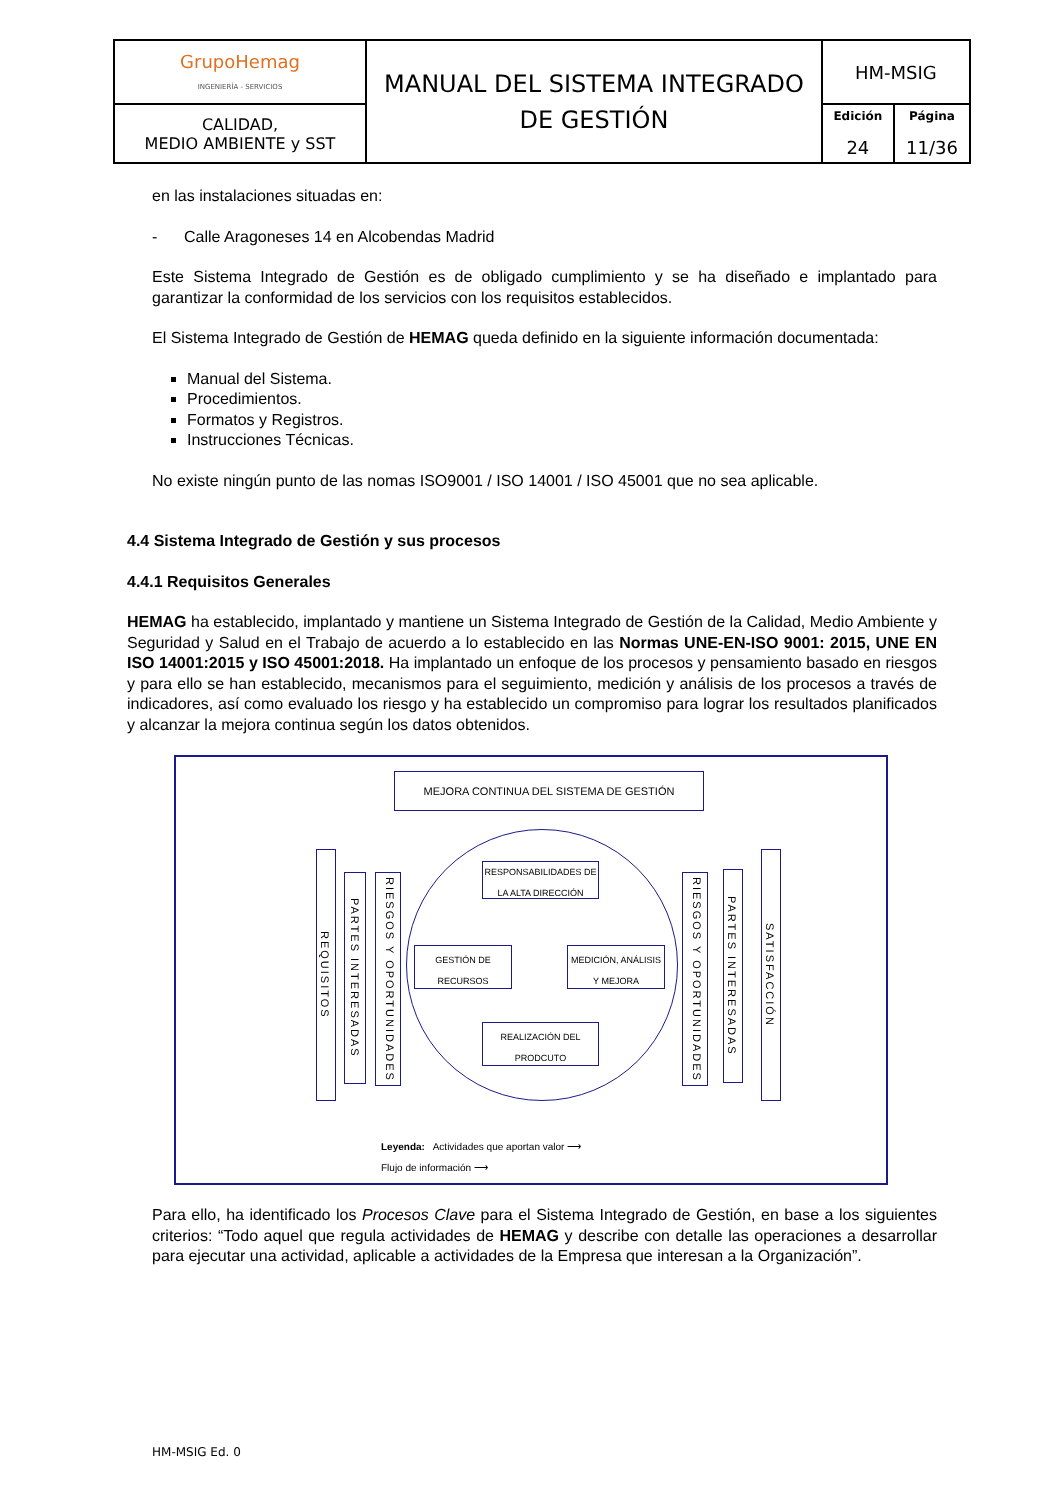| GrupoHemag INGENIERÍA - SERVICIOS | MANUAL DEL SISTEMA INTEGRADO DE GESTIÓN | HM-MSIG | |
| CALIDAD, MEDIO AMBIENTE y SST | | Edición 24 | Página 11/36 |
en las instalaciones situadas en:
- Calle Aragoneses 14 en Alcobendas Madrid
Este Sistema Integrado de Gestión es de obligado cumplimiento y se ha diseñado e implantado para garantizar la conformidad de los servicios con los requisitos establecidos.
El Sistema Integrado de Gestión de HEMAG queda definido en la siguiente información documentada:
Manual del Sistema.
Procedimientos.
Formatos y Registros.
Instrucciones Técnicas.
No existe ningún punto de las nomas ISO9001 / ISO 14001 / ISO 45001 que no sea aplicable.
4.4 Sistema Integrado de Gestión y sus procesos
4.4.1 Requisitos Generales
HEMAG ha establecido, implantado y mantiene un Sistema Integrado de Gestión de la Calidad, Medio Ambiente y Seguridad y Salud en el Trabajo de acuerdo a lo establecido en las Normas UNE-EN-ISO 9001: 2015, UNE EN ISO 14001:2015 y ISO 45001:2018. Ha implantado un enfoque de los procesos y pensamiento basado en riesgos y para ello se han establecido, mecanismos para el seguimiento, medición y análisis de los procesos a través de indicadores, así como evaluado los riesgo y ha establecido un compromiso para lograr los resultados planificados y alcanzar la mejora continua según los datos obtenidos.
MEJORA CONTINUA DEL SISTEMA DE GESTIÓN
REQUISITOS
PARTES INTERESADAS
RIESGOS Y OPORTUNIDADES
RESPONSABILIDADES DE LA ALTA DIRECCIÓN
GESTIÓN DE RECURSOS
MEDICIÓN, ANÁLISIS Y MEJORA
REALIZACIÓN DEL PRODCUTO
RIESGOS Y OPORTUNIDADES
PARTES INTERESADAS
SATISFACCIÓN
Leyenda: Actividades que aportan valor ⟶
Flujo de información ⟶
Para ello, ha identificado los Procesos Clave para el Sistema Integrado de Gestión, en base a los siguientes criterios: “Todo aquel que regula actividades de HEMAG y describe con detalle las operaciones a desarrollar para ejecutar una actividad, aplicable a actividades de la Empresa que interesan a la Organización”.
HM-MSIG Ed. 0